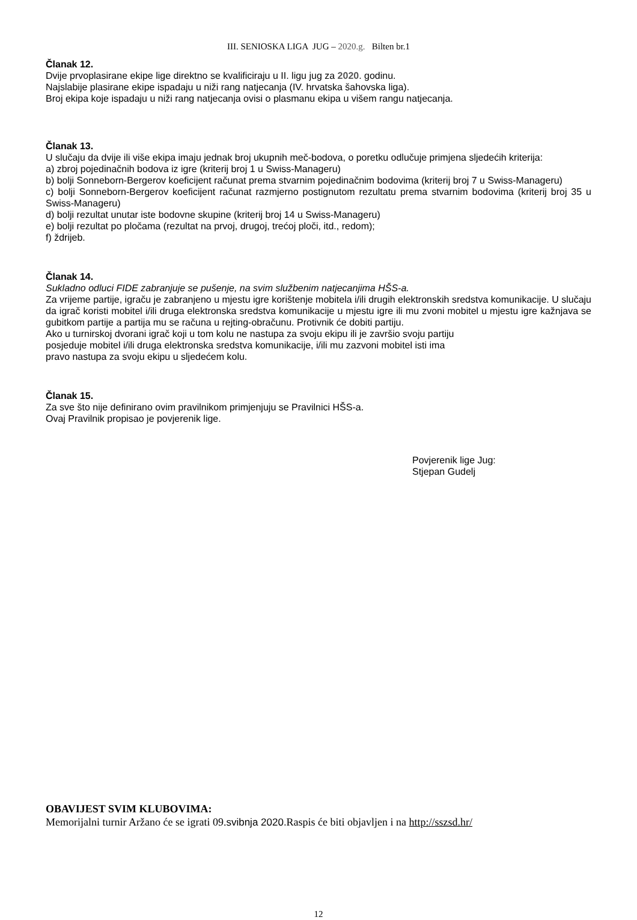III. SENIOSKA LIGA JUG – 2020.g. Bilten br.1
Članak 12.
Dvije prvoplasirane ekipe lige direktno se kvalificiraju u II. ligu jug za 2020. godinu.
Najslabije plasirane ekipe ispadaju u niži rang natjecanja (IV. hrvatska šahovska liga).
Broj ekipa koje ispadaju u niži rang natjecanja ovisi o plasmanu ekipa u višem rangu natjecanja.
Članak 13.
U slučaju da dvije ili više ekipa imaju jednak broj ukupnih meč-bodova, o poretku odlučuje primjena sljedećih kriterija:
a) zbroj pojedinačnih bodova iz igre (kriterij broj 1 u Swiss-Manageru)
b) bolji Sonneborn-Bergerov koeficijent računat prema stvarnim pojedinačnim bodovima (kriterij broj 7 u Swiss-Manageru)
c) bolji Sonneborn-Bergerov koeficijent računat razmjerno postignutom rezultatu prema stvarnim bodovima (kriterij broj 35 u Swiss-Manageru)
d) bolji rezultat unutar iste bodovne skupine (kriterij broj 14 u Swiss-Manageru)
e) bolji rezultat po pločama (rezultat na prvoj, drugoj, trećoj ploči, itd., redom);
f) ždrijeb.
Članak 14.
Sukladno odluci FIDE zabranjuje se pušenje, na svim službenim natjecanjima HŠS-a.
Za vrijeme partije, igraču je zabranjeno u mjestu igre korištenje mobitela i/ili drugih elektronskih sredstva komunikacije. U slučaju da igrač koristi mobitel i/ili druga elektronska sredstva komunikacije u mjestu igre ili mu zvoni mobitel u mjestu igre kažnjava se gubitkom partije a partija mu se računa u rejting-obračunu. Protivnik će dobiti partiju.
Ako u turnirskoj dvorani igrač koji u tom kolu ne nastupa za svoju ekipu ili je završio svoju partiju
posjeduje mobitel i/ili druga elektronska sredstva komunikacije, i/ili mu zazvoni mobitel isti ima
pravo nastupa za svoju ekipu u sljedećem kolu.
Članak 15.
Za sve što nije definirano ovim pravilnikom primjenjuju se Pravilnici HŠS-a.
Ovaj Pravilnik propisao je povjerenik lige.
Povjerenik lige Jug:
Stjepan Gudelj
OBAVIJEST SVIM KLUBOVIMA:
Memorijalni turnir Aržano će se igrati 09.svibnja 2020. Raspis će biti objavljen i na http://sszsd.hr/
12